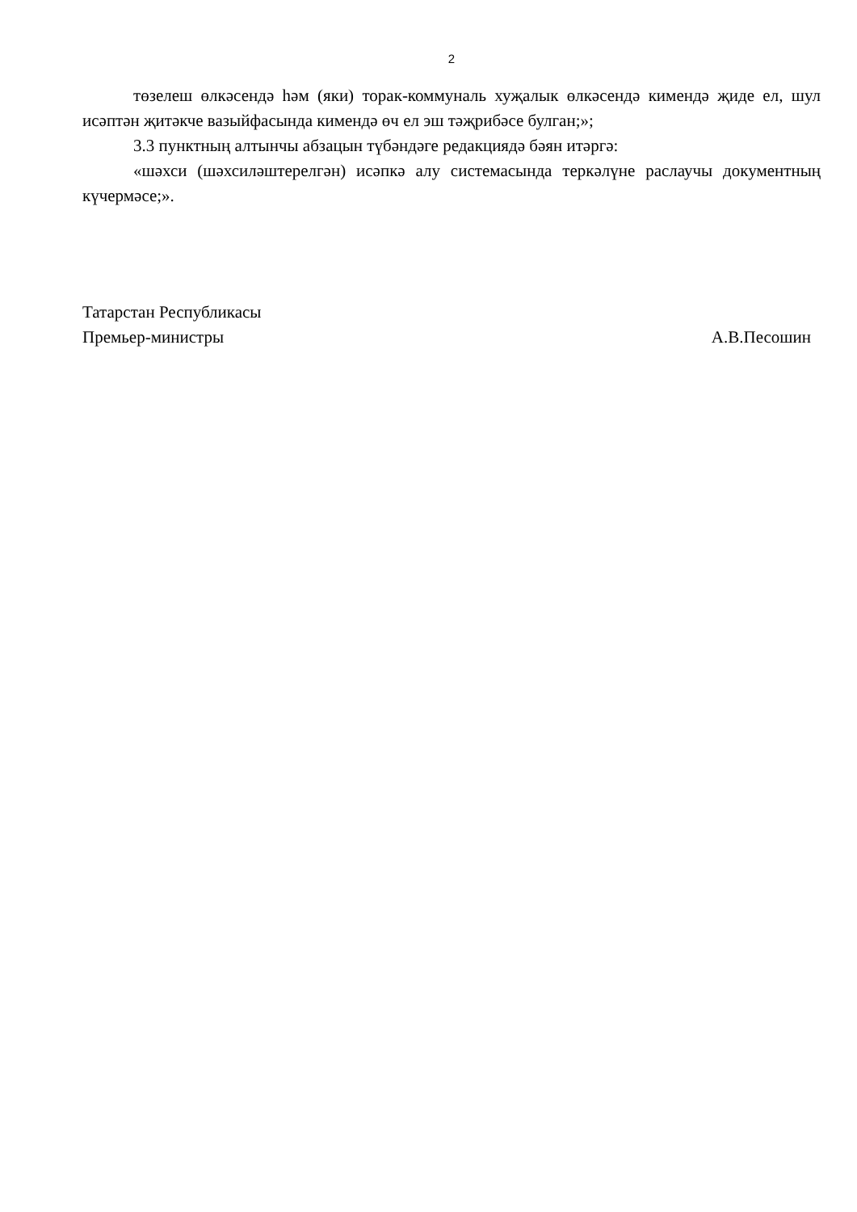2
төзелеш өлкәсендә һәм (яки) торак-коммуналь хуҗалык өлкәсендә кимендә җиде ел, шул исәптән җитәкче вазыйфасында кимендә өч ел эш тәҗрибәсе булган;»;
3.3 пунктның алтынчы абзацын түбәндәге редакциядә бәян итәргә:
«шәхси (шәхсиләштерелгән) исәпкә алу системасында теркәлүне раслаучы документның күчермәсе;».
Татарстан Республикасы
Премьер-министры А.В.Песошин